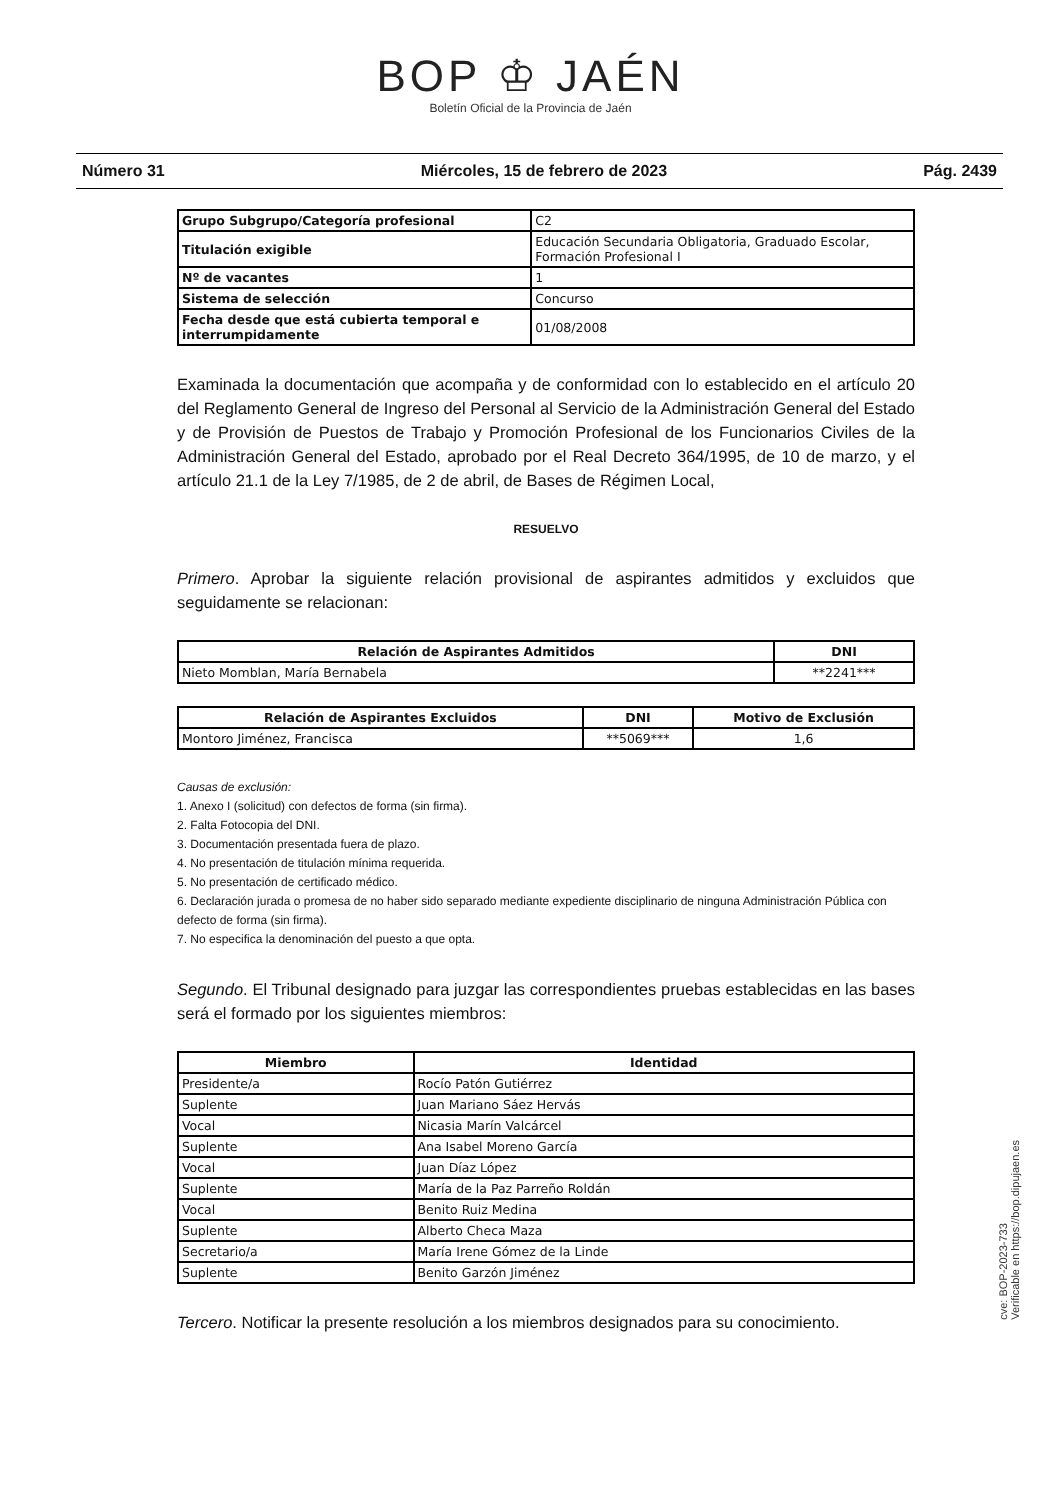BOP ♔ JAÉN
Boletín Oficial de la Provincia de Jaén
Número 31 Miércoles, 15 de febrero de 2023 Pág. 2439
| Grupo Subgrupo/Categoría profesional | C2 |
| Titulación exigible | Educación Secundaria Obligatoria, Graduado Escolar, Formación Profesional I |
| Nº de vacantes | 1 |
| Sistema de selección | Concurso |
| Fecha desde que está cubierta temporal e interrumpidamente | 01/08/2008 |
Examinada la documentación que acompaña y de conformidad con lo establecido en el artículo 20 del Reglamento General de Ingreso del Personal al Servicio de la Administración General del Estado y de Provisión de Puestos de Trabajo y Promoción Profesional de los Funcionarios Civiles de la Administración General del Estado, aprobado por el Real Decreto 364/1995, de 10 de marzo, y el artículo 21.1 de la Ley 7/1985, de 2 de abril, de Bases de Régimen Local,
RESUELVO
Primero. Aprobar la siguiente relación provisional de aspirantes admitidos y excluidos que seguidamente se relacionan:
| Relación de Aspirantes Admitidos | DNI |
| --- | --- |
| Nieto Momblan, María Bernabela | **2241*** |
| Relación de Aspirantes Excluidos | DNI | Motivo de Exclusión |
| --- | --- | --- |
| Montoro Jiménez, Francisca | **5069*** | 1,6 |
Causas de exclusión:
1. Anexo I (solicitud) con defectos de forma (sin firma).
2. Falta Fotocopia del DNI.
3. Documentación presentada fuera de plazo.
4. No presentación de titulación mínima requerida.
5. No presentación de certificado médico.
6. Declaración jurada o promesa de no haber sido separado mediante expediente disciplinario de ninguna Administración Pública con defecto de forma (sin firma).
7. No especifica la denominación del puesto a que opta.
Segundo. El Tribunal designado para juzgar las correspondientes pruebas establecidas en las bases será el formado por los siguientes miembros:
| Miembro | Identidad |
| --- | --- |
| Presidente/a | Rocío Patón Gutiérrez |
| Suplente | Juan Mariano Sáez Hervás |
| Vocal | Nicasia Marín Valcárcel |
| Suplente | Ana Isabel Moreno García |
| Vocal | Juan Díaz López |
| Suplente | María de la Paz Parreño Roldán |
| Vocal | Benito Ruiz Medina |
| Suplente | Alberto Checa Maza |
| Secretario/a | María Irene Gómez de la Linde |
| Suplente | Benito Garzón Jiménez |
Tercero. Notificar la presente resolución a los miembros designados para su conocimiento.
cve: BOP-2023-733
Verificable en https://bop.dipujaen.es